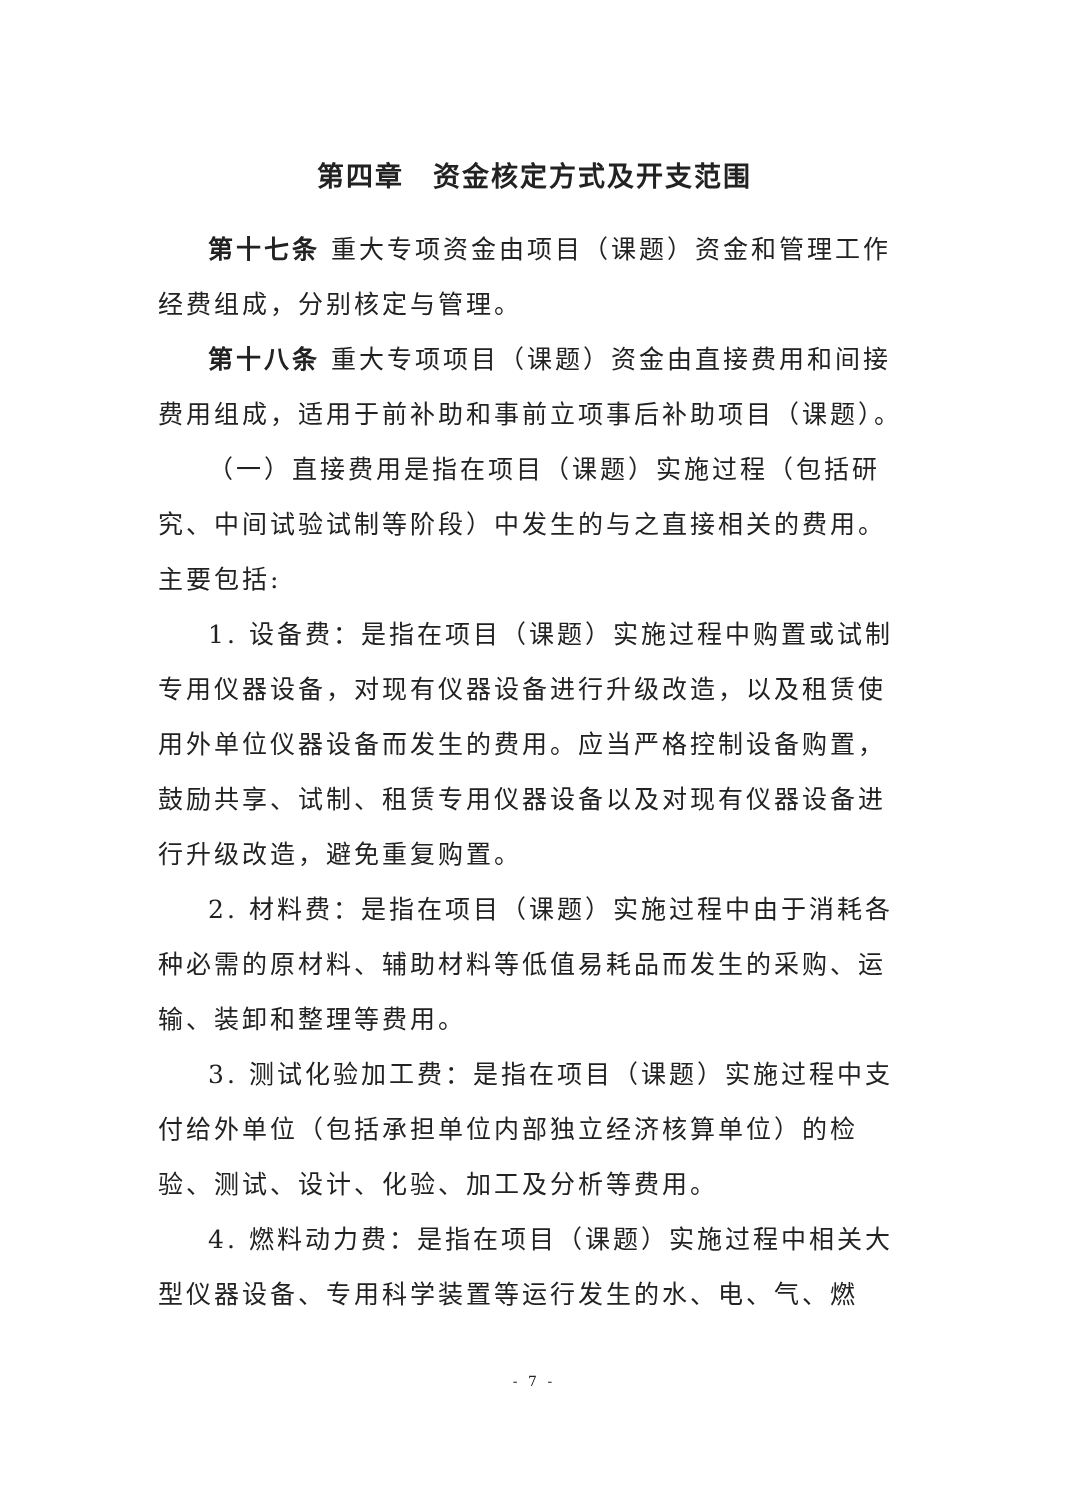第四章　资金核定方式及开支范围
第十七条 重大专项资金由项目（课题）资金和管理工作经费组成，分别核定与管理。
第十八条 重大专项项目（课题）资金由直接费用和间接费用组成，适用于前补助和事前立项事后补助项目（课题）。
（一）直接费用是指在项目（课题）实施过程（包括研究、中间试验试制等阶段）中发生的与之直接相关的费用。主要包括:
1. 设备费：是指在项目（课题）实施过程中购置或试制专用仪器设备，对现有仪器设备进行升级改造，以及租赁使用外单位仪器设备而发生的费用。应当严格控制设备购置，鼓励共享、试制、租赁专用仪器设备以及对现有仪器设备进行升级改造，避免重复购置。
2. 材料费：是指在项目（课题）实施过程中由于消耗各种必需的原材料、辅助材料等低值易耗品而发生的采购、运输、装卸和整理等费用。
3. 测试化验加工费：是指在项目（课题）实施过程中支付给外单位（包括承担单位内部独立经济核算单位）的检验、测试、设计、化验、加工及分析等费用。
4. 燃料动力费：是指在项目（课题）实施过程中相关大型仪器设备、专用科学装置等运行发生的水、电、气、燃
- 7 -